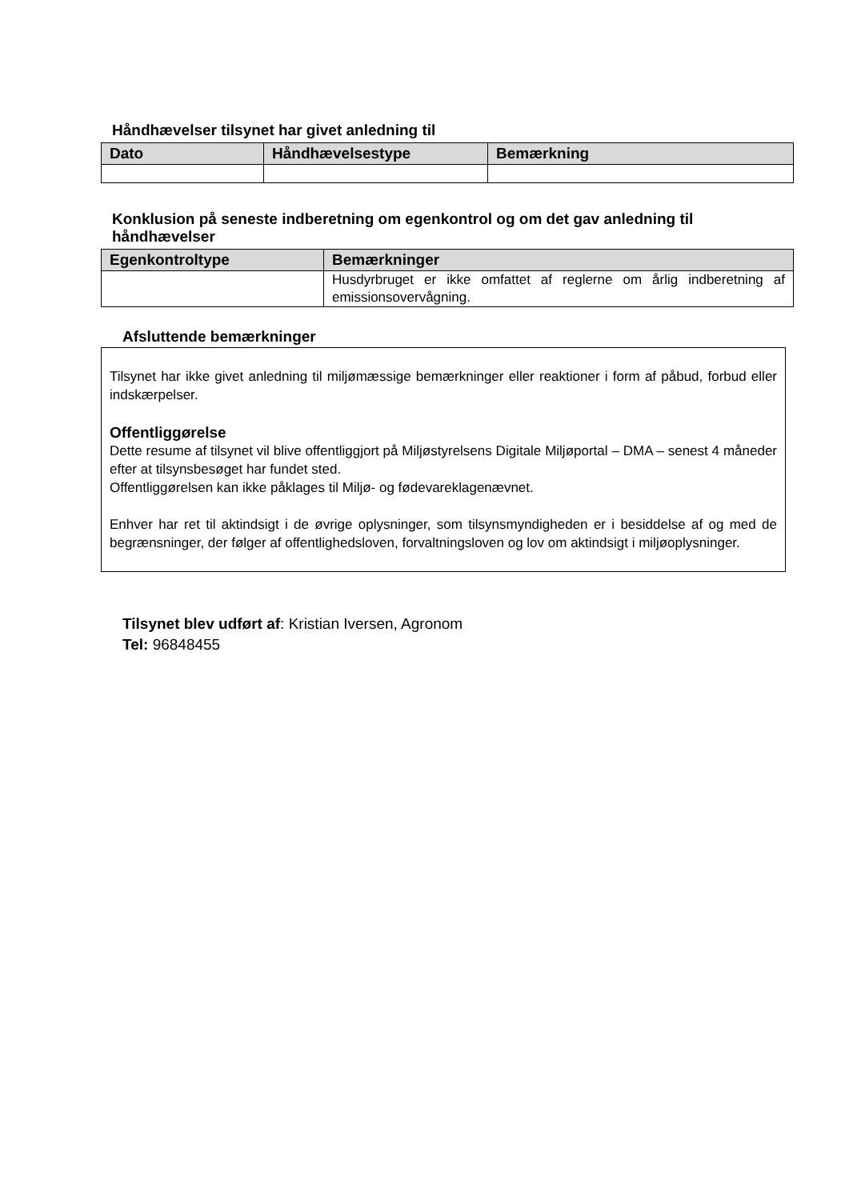Håndhævelser tilsynet har givet anledning til
| Dato | Håndhævelsestype | Bemærkning |
| --- | --- | --- |
Konklusion på seneste indberetning om egenkontrol og om det gav anledning til håndhævelser
| Egenkontroltype | Bemærkninger |
| --- | --- |
| | Husdyrbruget er ikke omfattet af reglerne om årlig indberetning af emissionsovervågning. |
Afsluttende bemærkninger
Tilsynet har ikke givet anledning til miljømæssige bemærkninger eller reaktioner i form af påbud, forbud eller indskærpelser.
Offentliggørelse
Dette resume af tilsynet vil blive offentliggjort på Miljøstyrelsens Digitale Miljøportal – DMA – senest 4 måneder efter at tilsynsbesøget har fundet sted.
Offentliggørelsen kan ikke påklages til Miljø- og fødevareklagenævnet.
Enhver har ret til aktindsigt i de øvrige oplysninger, som tilsynsmyndigheden er i besiddelse af og med de begrænsninger, der følger af offentlighedsloven, forvaltningsloven og lov om aktindsigt i miljøoplysninger.
Tilsynet blev udført af: Kristian Iversen, Agronom
Tel: 96848455